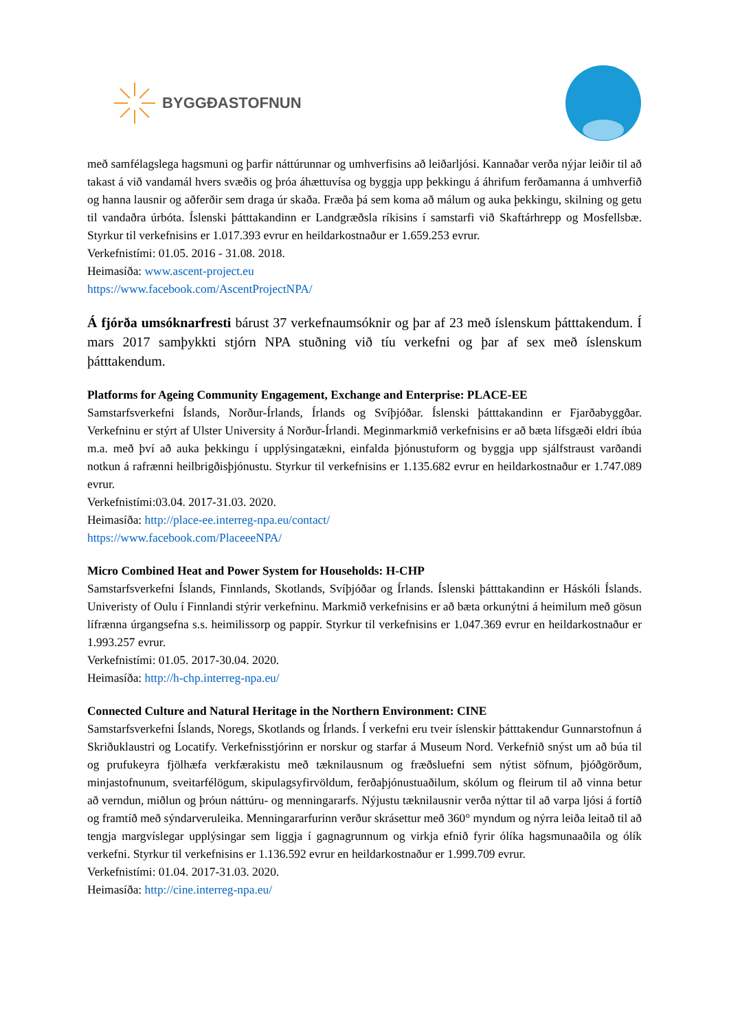BYGGÐASTOFNUN
með samfélagslega hagsmuni og þarfir náttúrunnar og umhverfisins að leiðarljósi. Kannaðar verða nýjar leiðir til að takast á við vandamál hvers svæðis og þróa áhættuvísa og byggja upp þekkingu á áhrifum ferðamanna á umhverfið og hanna lausnir og aðferðir sem draga úr skaða. Fræða þá sem koma að málum og auka þekkingu, skilning og getu til vandaðra úrbóta. Íslenski þátttakandinn er Landgræðsla ríkisins í samstarfi við Skaftárhrepp og Mosfellsbæ. Styrkur til verkefnisins er 1.017.393 evrur en heildarkostnaður er 1.659.253 evrur.
Verkefnistími: 01.05. 2016 - 31.08. 2018.
Heimasíða: www.ascent-project.eu
https://www.facebook.com/AscentProjectNPA/
Á fjórða umsóknarfresti bárust 37 verkefnaumsóknir og þar af 23 með íslenskum þátttakendum. Í mars 2017 samþykkti stjórn NPA stuðning við tíu verkefni og þar af sex með íslenskum þátttakendum.
Platforms for Ageing Community Engagement, Exchange and Enterprise: PLACE-EE
Samstarfsverkefni Íslands, Norður-Írlands, Írlands og Svíþjóðar. Íslenski þátttakandinn er Fjarðabyggðar. Verkefninu er stýrt af Ulster University á Norður-Írlandi. Meginmarkmið verkefnisins er að bæta lífsgæði eldri íbúa m.a. með því að auka þekkingu í upplýsingatækni, einfalda þjónustuform og byggja upp sjálfstraust varðandi notkun á rafrænni heilbrigðisþjónustu. Styrkur til verkefnisins er 1.135.682 evrur en heildarkostnaður er 1.747.089 evrur.
Verkefnistími:03.04. 2017-31.03. 2020.
Heimasíða: http://place-ee.interreg-npa.eu/contact/
https://www.facebook.com/PlaceeeNPA/
Micro Combined Heat and Power System for Households: H-CHP
Samstarfsverkefni Íslands, Finnlands, Skotlands, Svíþjóðar og Írlands. Íslenski þátttakandinn er Háskóli Íslands. Univeristy of Oulu í Finnlandi stýrir verkefninu. Markmið verkefnisins er að bæta orkunýtni á heimilum með gösun lífrænna úrgangsefna s.s. heimilissorp og pappír. Styrkur til verkefnisins er 1.047.369 evrur en heildarkostnaður er 1.993.257 evrur.
Verkefnistími: 01.05. 2017-30.04. 2020.
Heimasíða: http://h-chp.interreg-npa.eu/
Connected Culture and Natural Heritage in the Northern Environment: CINE
Samstarfsverkefni Íslands, Noregs, Skotlands og Írlands. Í verkefni eru tveir íslenskir þátttakendur Gunnarstofnun á Skriðuklaustri og Locatify. Verkefnisstjórinn er norskur og starfar á Museum Nord. Verkefnið snýst um að búa til og prufukeyra fjölhæfa verkfærakistu með tæknilausnum og fræðsluefni sem nýtist söfnum, þjóðgörðum, minjastofnunum, sveitarfélögum, skipulagsyfirvöldum, ferðaþjónustuaðilum, skólum og fleirum til að vinna betur að verndun, miðlun og þróun náttúru- og menningararfs. Nýjustu tæknilausnir verða nýttar til að varpa ljósi á fortíð og framtíð með sýndarveruleika. Menningararfurinn verður skrásettur með 360° myndum og nýrra leiða leitað til að tengja margvíslegar upplýsingar sem liggja í gagnagrunnum og virkja efnið fyrir ólíka hagsmunaaðila og ólík verkefni. Styrkur til verkefnisins er 1.136.592 evrur en heildarkostnaður er 1.999.709 evrur.
Verkefnistími: 01.04. 2017-31.03. 2020.
Heimasíða: http://cine.interreg-npa.eu/